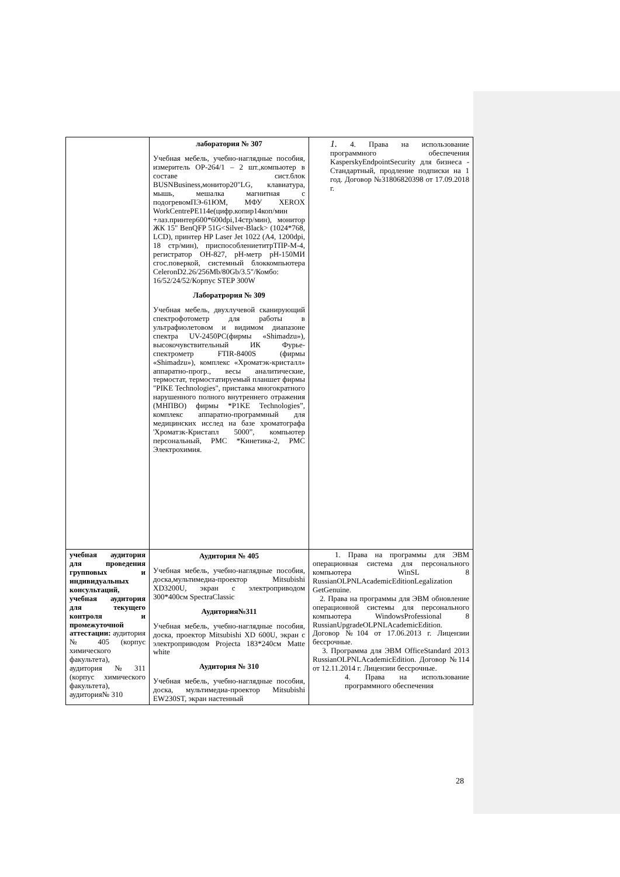| | лаборатория № 307 Учебная мебель, учебно-наглядные пособия, измеритель ОР-264/1 – 2 шт.,компьютер в составе сист.блок BUSNBusiness,монитор20"LG, клавиатура, мышь, мешалка магнитная с подогревомПЭ-61ЮМ, МФУ XEROX WorkCentrePE114e(цифр.копир14коп/мин +лаз.принтер600*600dpi,14стр/мин), монитор ЖК 15" BenQFP 51G<Silver-Black> (1024*768, LCD), принтер HP Laser Jet 1022 (A4, 1200dpi, 18 стр/мин), приспособлениетитрТПР-М-4, регистратор ОН-827, pH-метр pH-150МИ сгос.поверкой, системный блоккомпьютера CeleronD2.26/256Mb/80Gb/3.5"/Комбо: 16/52/24/52/Корпус STEP 300W Лаборатрория № 309 Учебная мебель, двухлучевой сканирующий спектрофотометр для работы в ультрафиолетовом и видимом диапазоне спектра UV-2450PC(фирмы «Shimadzu»), высокочувствительный ИК Фурье-спектрометр FTIR-8400S (фирмы «Shimadzu»), комплекс «Хроматэк-кристалл» аппаратно-прогр., весы аналитические, термостат, термостатируемый планшет фирмы "PIKE Technologies", приставка многократного нарушенного полного внутреннего отражения (МНПВО) фирмы *P1KE Technologies”, комплекс аппаратно-программный для медицинских исслед на базе хроматографа 'Хроматзк-Кристапл 5000”, компьютер персональный, РМС *Кинетика-2, РМС Электрохимия. | 1. 4. Права на использование программного обеспечения KasperskyEndpointSecurity для бизнеса - Стандартный, продление подписки на 1 год. Договор №31806820398 от 17.09.2018 г. |
| учебная аудитория для проведения групповых и индивидуальных консультаций, учебная аудитория для текущего контроля и промежуточной аттестации: аудитория № 405 (корпус химического факультета), аудитория№311 (корпус химического факультета), аудитория№ 310 | Аудитория № 405 Учебная мебель, учебно-наглядные пособия, доска,мультимедиа-проектор Mitsubishi XD3200U, экран с электроприводом 300*400см SpectraClassic Аудитория№311 Учебная мебель, учебно-наглядные пособия, доска, проектор Mitsubishi XD 600U, экран с электроприводом Projecta 183*240см Matte white Аудитория № 310 Учебная мебель, учебно-наглядные пособия, доска, мультимедиа-проектор Mitsubishi EW230ST, экран настенный | 1. Права на программы для ЭВМ операционная система для персонального компьютера WinSL 8 RussianOLPNLAcademicEditionLegalization GetGenuine. 2. Права на программы для ЭВМ обновление операционной системы для персонального компьютера WindowsProfessional 8 RussianUpgradeOLPNLAcademicEdition. Договор №104 от 17.06.2013 г. Лицензии бессрочные. 3. Программа для ЭВМ OfficeStandard 2013 RussianOLPNLAcademicEdition. Договор №114 от 12.11.2014 г. Лицензии бессрочные. 4. Права на использование программного обеспечения |
28